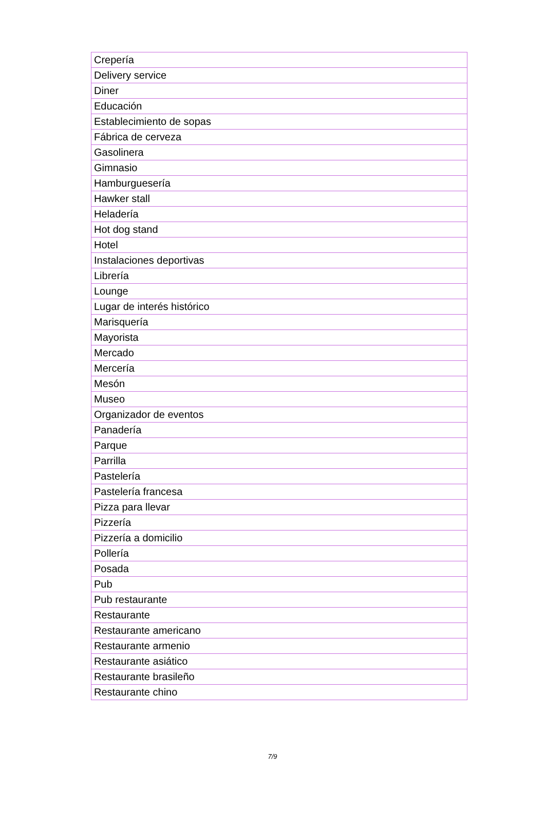| Crepería |
| Delivery service |
| Diner |
| Educación |
| Establecimiento de sopas |
| Fábrica de cerveza |
| Gasolinera |
| Gimnasio |
| Hamburguesería |
| Hawker stall |
| Heladería |
| Hot dog stand |
| Hotel |
| Instalaciones deportivas |
| Librería |
| Lounge |
| Lugar de interés histórico |
| Marisquería |
| Mayorista |
| Mercado |
| Mercería |
| Mesón |
| Museo |
| Organizador de eventos |
| Panadería |
| Parque |
| Parrilla |
| Pastelería |
| Pastelería francesa |
| Pizza para llevar |
| Pizzería |
| Pizzería a domicilio |
| Pollería |
| Posada |
| Pub |
| Pub restaurante |
| Restaurante |
| Restaurante americano |
| Restaurante armenio |
| Restaurante asiático |
| Restaurante brasileño |
| Restaurante chino |
7/9